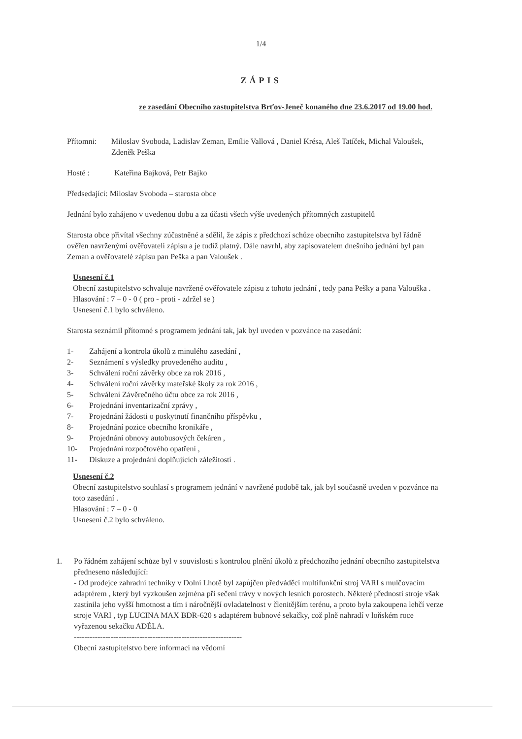1/4
ZÁPIS
ze zasedání Obecního zastupitelstva Brťov-Jeneč konaného dne 23.6.2017 od 19.00 hod.
Přítomni: Miloslav Svoboda, Ladislav Zeman, Emílie Vallová , Daniel Krésa, Aleš Tatíček, Michal Valoušek, Zdeněk Peška
Hosté : Kateřina Bajková, Petr Bajko
Předsedající: Miloslav Svoboda – starosta obce
Jednání bylo zahájeno v uvedenou dobu a za účasti všech výše uvedených přítomných zastupitelů
Starosta obce přivítal všechny zúčastněné a sdělil, že zápis z předchozí schůze obecního zastupitelstva byl řádně ověřen navrženými ověřovateli zápisu a je tudíž platný. Dále navrhl, aby zapisovatelem dnešního jednání byl pan Zeman a ověřovatelé zápisu pan Peška a pan Valoušek .
Usnesení č.1
Obecní zastupitelstvo schvaluje navržené ověřovatele zápisu z tohoto jednání , tedy pana Pešky a pana Valouška .
Hlasování : 7 – 0 - 0 ( pro - proti - zdržel se )
Usnesení č.1 bylo schváleno.
Starosta seznámil přítomné s programem jednání tak, jak byl uveden v pozvánce na zasedání:
1- Zahájení a kontrola úkolů z minulého zasedání ,
2- Seznámení s výsledky provedeného auditu ,
3- Schválení roční závěrky obce za rok 2016 ,
4- Schválení roční závěrky mateřské školy za rok 2016 ,
5- Schválení Závěrečného účtu obce za rok 2016 ,
6- Projednání inventarizační zprávy ,
7- Projednání žádosti o poskytnutí finančního příspěvku ,
8- Projednání pozice obecního kronikáře ,
9- Projednání obnovy autobusových čekáren ,
10- Projednání rozpočtového opatření ,
11- Diskuze a projednání doplňujících záležitostí .
Usnesení č.2
Obecní zastupitelstvo souhlasí s programem jednání v navržené podobě tak, jak byl současně uveden v pozvánce na toto zasedání .
Hlasování : 7 – 0 - 0
Usnesení č.2 bylo schváleno.
1. Po řádném zahájení schůze byl v souvislosti s kontrolou plnění úkolů z předchozího jednání obecního zastupitelstva předneseno následující:
- Od prodejce zahradní techniky v Dolní Lhotě byl zapůjčen předváděcí multifunkční stroj VARI s mulčovacím adaptérem , který byl vyzkoušen zejména při sečení trávy v nových lesních porostech. Některé přednosti stroje však zastínila jeho vyšší hmotnost a tím i náročnější ovladatelnost v členitějším terénu, a proto byla zakoupena lehčí verze stroje VARI , typ LUCINA MAX BDR-620 s adaptérem bubnové sekačky, což plně nahradí v loňském roce vyřazenou sekačku ADÉLA.
----------------------------------------------------------------
Obecní zastupitelstvo bere informaci na vědomí